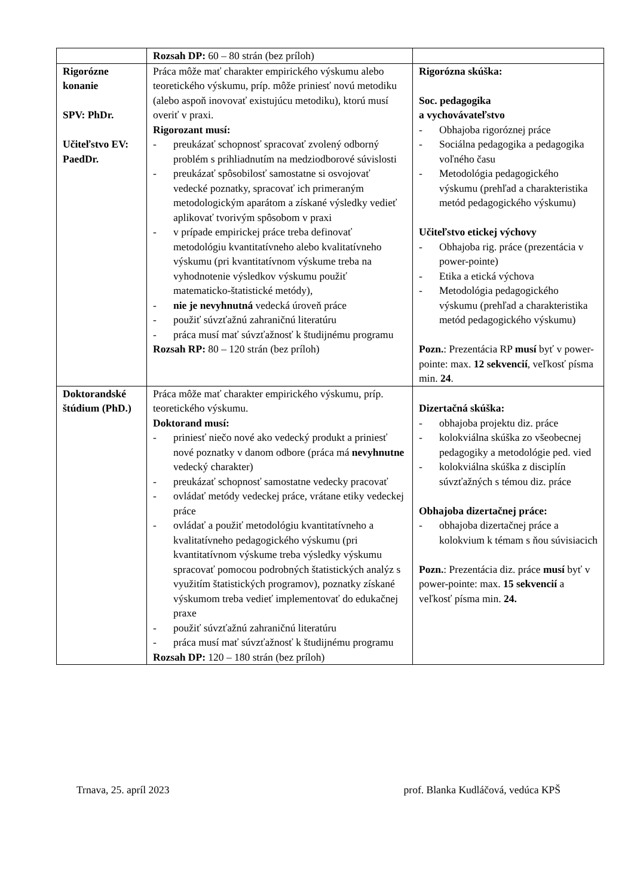| | Rozsah DP: 60 – 80 strán (bez príloh) | |
| Rigorózne konanie SPV: PhDr. Učiteľstvo EV: PaedDr. | Práca môže mať charakter empirického výskumu alebo teoretického výskumu, príp. môže priniesť novú metodiku (alebo aspoň inovovať existujúcu metodiku), ktorú musí overiť v praxi. Rigorozant musí: - preukázať schopnosť spracovať zvolený odborný problém s prihliadnutím na medziodborové súvislosti - preukázať spôsobilosť samostatne si osvojovať vedecké poznatky, spracovať ich primeraným metodologickým aparátom a získané výsledky vedieť aplikovať tvorivým spôsobom v praxi - v prípade empirickej práce treba definovať metodológiu kvantitatívneho alebo kvalitatívneho výskumu (pri kvantitatívnom výskume treba na vyhodnotenie výsledkov výskumu použiť matematicko-štatistické metódy), - nie je nevyhnutná vedecká úroveň práce - použiť súvzťažnú zahraničnú literatúru - práca musí mať súvzťažnosť k študijnému programu Rozsah RP: 80 – 120 strán (bez príloh) | Rigorózna skúška: Soc. pedagogika a vychovávateľstvo - Obhajoba rigoróznej práce - Sociálna pedagogika a pedagogika voľného času - Metodológia pedagogického výskumu (prehľad a charakteristika metód pedagogického výskumu) Učiteľstvo etickej výchovy - Obhajoba rig. práce (prezentácia v power-pointe) - Etika a etická výchova - Metodológia pedagogického výskumu (prehľad a charakteristika metód pedagogického výskumu) Pozn. : Prezentácia RP musí byť v power-pointe: max. 12 sekvencií , veľkosť písma min. 24 . |
| Doktorandské štúdium (PhD.) | Práca môže mať charakter empirického výskumu, príp. teoretického výskumu. Doktorand musí: - priniesť niečo nové ako vedecký produkt a priniesť nové poznatky v danom odbore (práca má nevyhnutne vedecký charakter) - preukázať schopnosť samostatne vedecky pracovať - ovládať metódy vedeckej práce, vrátane etiky vedeckej práce - ovládať a použiť metodológiu kvantitatívneho a kvalitatívneho pedagogického výskumu (pri kvantitatívnom výskume treba výsledky výskumu spracovať pomocou podrobných štatistických analýz s využitím štatistických programov), poznatky získané výskumom treba vedieť implementovať do edukačnej praxe - použiť súvzťažnú zahraničnú literatúru - práca musí mať súvzťažnosť k študijnému programu Rozsah DP: 120 – 180 strán (bez príloh) | Dizertačná skúška: - obhajoba projektu diz. práce - kolokviálna skúška zo všeobecnej pedagogiky a metodológie ped. vied - kolokviálna skúška z disciplín súvzťažných s témou diz. práce Obhajoba dizertačnej práce: - obhajoba dizertačnej práce a kolokvium k témam s ňou súvisiacich Pozn. : Prezentácia diz. práce musí byť v power-pointe: max. 15 sekvencií a veľkosť písma min. 24. |
Trnava, 25. apríl 2023 prof. Blanka Kudláčová, vedúca KPŠ